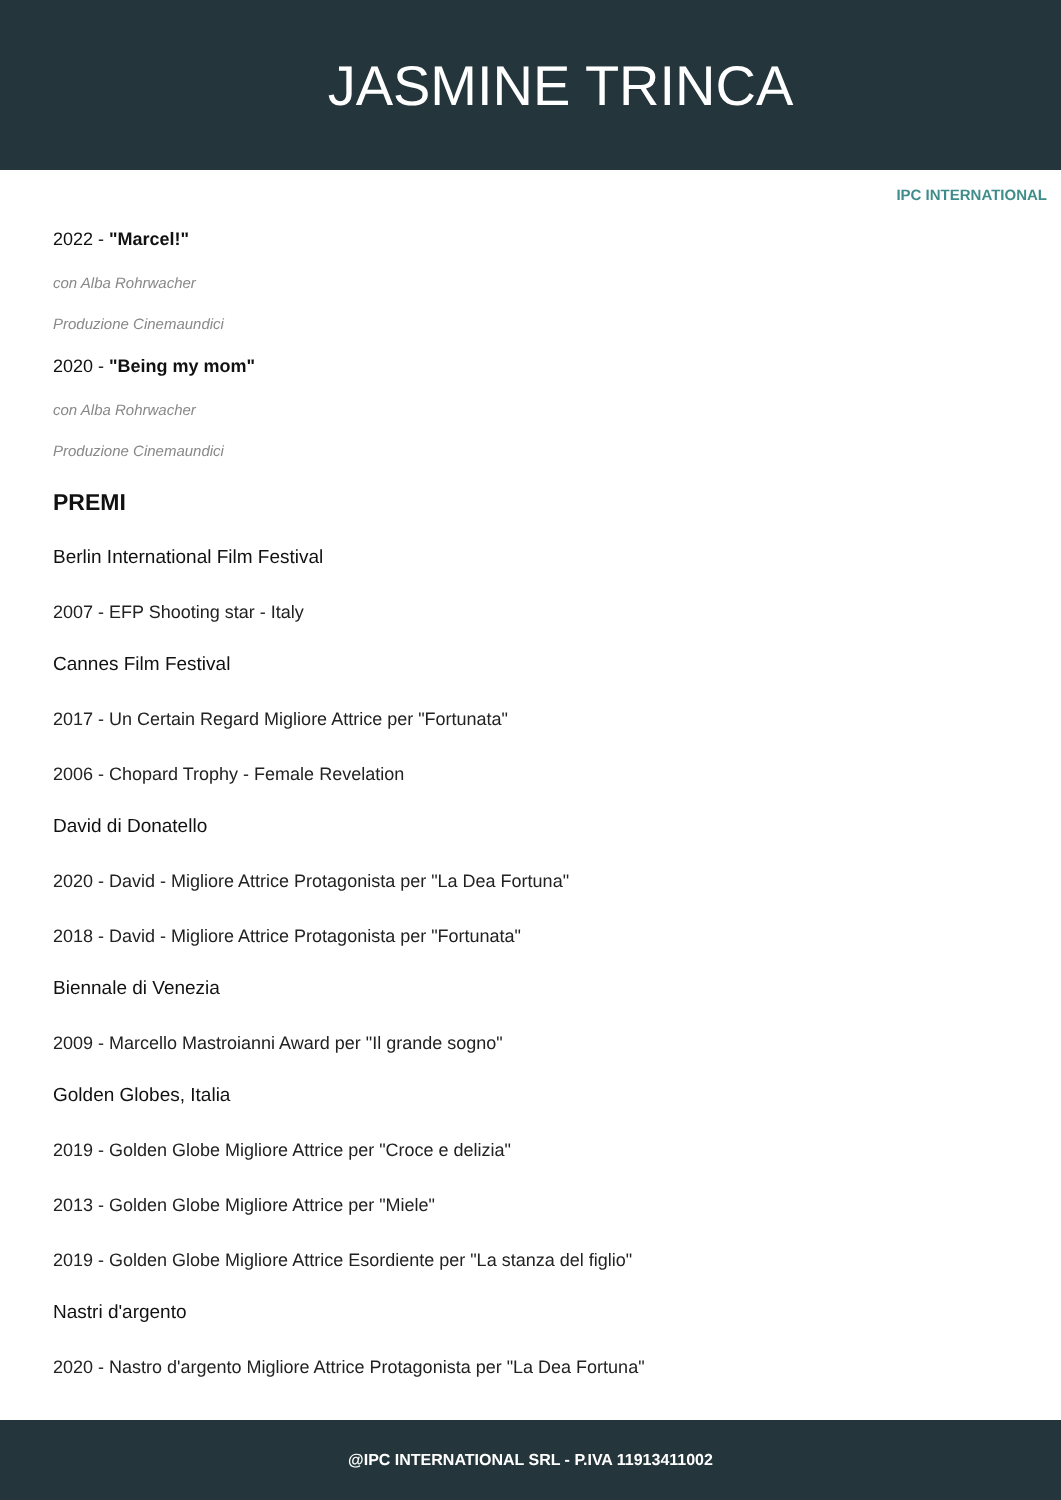JASMINE TRINCA
IPC INTERNATIONAL
2022 - "Marcel!"
con Alba Rohrwacher
Produzione Cinemaundici
2020 - "Being my mom"
con Alba Rohrwacher
Produzione Cinemaundici
PREMI
Berlin International Film Festival
2007 - EFP Shooting star - Italy
Cannes Film Festival
2017 - Un Certain Regard Migliore Attrice per "Fortunata"
2006 - Chopard Trophy - Female Revelation
David di Donatello
2020 - David - Migliore Attrice Protagonista per "La Dea Fortuna"
2018 - David - Migliore Attrice Protagonista per "Fortunata"
Biennale di Venezia
2009 - Marcello Mastroianni Award per "Il grande sogno"
Golden Globes, Italia
2019 - Golden Globe Migliore Attrice per "Croce e delizia"
2013 - Golden Globe Migliore Attrice per "Miele"
2019 - Golden Globe Migliore Attrice Esordiente per "La stanza del figlio"
Nastri d'argento
2020 - Nastro d'argento Migliore Attrice Protagonista per "La Dea Fortuna"
@IPC INTERNATIONAL SRL - P.IVA 11913411002